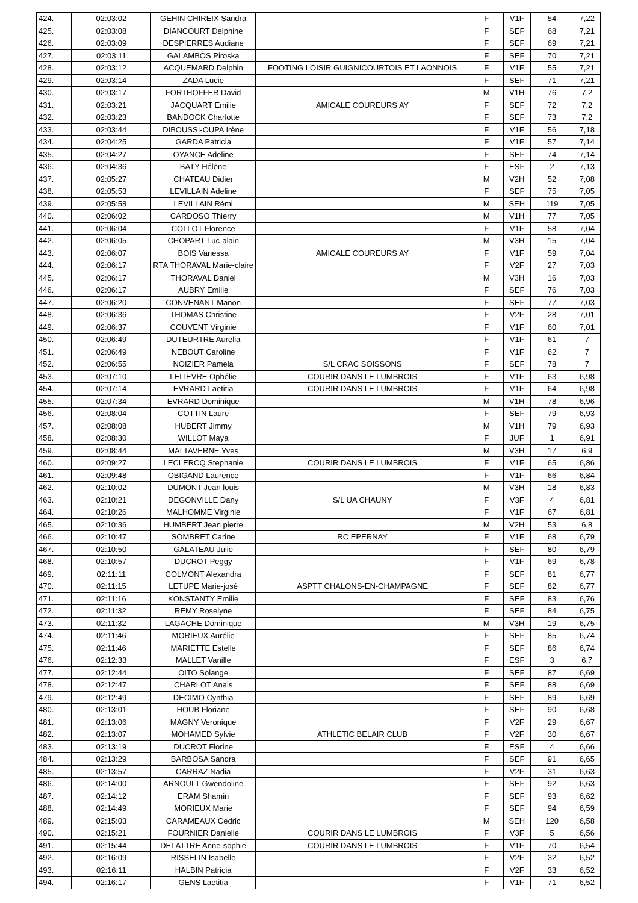| 424. | 02:03:02 | GEHIN CHIREIX Sandra | | F | V1F | 54 | 7,22 |
| 425. | 02:03:08 | DIANCOURT Delphine | | F | SEF | 68 | 7,21 |
| 426. | 02:03:09 | DESPIERRES Audiane | | F | SEF | 69 | 7,21 |
| 427. | 02:03:11 | GALAMBOS Piroska | | F | SEF | 70 | 7,21 |
| 428. | 02:03:12 | ACQUEMARD Delphin | FOOTING LOISIR GUIGNICOURTOIS ET LAONNOIS | F | V1F | 55 | 7,21 |
| 429. | 02:03:14 | ZADA Lucie | | F | SEF | 71 | 7,21 |
| 430. | 02:03:17 | FORTHOFFER David | | M | V1H | 76 | 7,2 |
| 431. | 02:03:21 | JACQUART Emilie | AMICALE COUREURS AY | F | SEF | 72 | 7,2 |
| 432. | 02:03:23 | BANDOCK Charlotte | | F | SEF | 73 | 7,2 |
| 433. | 02:03:44 | DIBOUSSI-OUPA Irène | | F | V1F | 56 | 7,18 |
| 434. | 02:04:25 | GARDA Patricia | | F | V1F | 57 | 7,14 |
| 435. | 02:04:27 | OYANCE Adeline | | F | SEF | 74 | 7,14 |
| 436. | 02:04:36 | BATY Hélène | | F | ESF | 2 | 7,13 |
| 437. | 02:05:27 | CHATEAU Didier | | M | V2H | 52 | 7,08 |
| 438. | 02:05:53 | LEVILLAIN Adeline | | F | SEF | 75 | 7,05 |
| 439. | 02:05:58 | LEVILLAIN Rémi | | M | SEH | 119 | 7,05 |
| 440. | 02:06:02 | CARDOSO Thierry | | M | V1H | 77 | 7,05 |
| 441. | 02:06:04 | COLLOT Florence | | F | V1F | 58 | 7,04 |
| 442. | 02:06:05 | CHOPART Luc-alain | | M | V3H | 15 | 7,04 |
| 443. | 02:06:07 | BOIS Vanessa | AMICALE COUREURS AY | F | V1F | 59 | 7,04 |
| 444. | 02:06:17 | RTA THORAVAL Marie-claire | | F | V2F | 27 | 7,03 |
| 445. | 02:06:17 | THORAVAL Daniel | | M | V3H | 16 | 7,03 |
| 446. | 02:06:17 | AUBRY Emilie | | F | SEF | 76 | 7,03 |
| 447. | 02:06:20 | CONVENANT Manon | | F | SEF | 77 | 7,03 |
| 448. | 02:06:36 | THOMAS Christine | | F | V2F | 28 | 7,01 |
| 449. | 02:06:37 | COUVENT Virginie | | F | V1F | 60 | 7,01 |
| 450. | 02:06:49 | DUTEURTRE Aurelia | | F | V1F | 61 | 7 |
| 451. | 02:06:49 | NEBOUT Caroline | | F | V1F | 62 | 7 |
| 452. | 02:06:55 | NOIZIER Pamela | S/L CRAC SOISSONS | F | SEF | 78 | 7 |
| 453. | 02:07:10 | LELIEVRE Ophélie | COURIR DANS LE LUMBROIS | F | V1F | 63 | 6,98 |
| 454. | 02:07:14 | EVRARD Laetitia | COURIR DANS LE LUMBROIS | F | V1F | 64 | 6,98 |
| 455. | 02:07:34 | EVRARD Dominique | | M | V1H | 78 | 6,96 |
| 456. | 02:08:04 | COTTIN Laure | | F | SEF | 79 | 6,93 |
| 457. | 02:08:08 | HUBERT Jimmy | | M | V1H | 79 | 6,93 |
| 458. | 02:08:30 | WILLOT Maya | | F | JUF | 1 | 6,91 |
| 459. | 02:08:44 | MALTAVERNE Yves | | M | V3H | 17 | 6,9 |
| 460. | 02:09:27 | LECLERCQ Stephanie | COURIR DANS LE LUMBROIS | F | V1F | 65 | 6,86 |
| 461. | 02:09:48 | OBIGAND Laurence | | F | V1F | 66 | 6,84 |
| 462. | 02:10:02 | DUMONT Jean louis | | M | V3H | 18 | 6,83 |
| 463. | 02:10:21 | DEGONVILLE Dany | S/L UA CHAUNY | F | V3F | 4 | 6,81 |
| 464. | 02:10:26 | MALHOMME Virginie | | F | V1F | 67 | 6,81 |
| 465. | 02:10:36 | HUMBERT Jean pierre | | M | V2H | 53 | 6,8 |
| 466. | 02:10:47 | SOMBRET Carine | RC EPERNAY | F | V1F | 68 | 6,79 |
| 467. | 02:10:50 | GALATEAU Julie | | F | SEF | 80 | 6,79 |
| 468. | 02:10:57 | DUCROT Peggy | | F | V1F | 69 | 6,78 |
| 469. | 02:11:11 | COLMONT Alexandra | | F | SEF | 81 | 6,77 |
| 470. | 02:11:15 | LETUPE Marie-josé | ASPTT CHALONS-EN-CHAMPAGNE | F | SEF | 82 | 6,77 |
| 471. | 02:11:16 | KONSTANTY Emilie | | F | SEF | 83 | 6,76 |
| 472. | 02:11:32 | REMY Roselyne | | F | SEF | 84 | 6,75 |
| 473. | 02:11:32 | LAGACHE Dominique | | M | V3H | 19 | 6,75 |
| 474. | 02:11:46 | MORIEUX Aurélie | | F | SEF | 85 | 6,74 |
| 475. | 02:11:46 | MARIETTE Estelle | | F | SEF | 86 | 6,74 |
| 476. | 02:12:33 | MALLET Vanille | | F | ESF | 3 | 6,7 |
| 477. | 02:12:44 | OITO Solange | | F | SEF | 87 | 6,69 |
| 478. | 02:12:47 | CHARLOT Anais | | F | SEF | 88 | 6,69 |
| 479. | 02:12:49 | DECIMO Cynthia | | F | SEF | 89 | 6,69 |
| 480. | 02:13:01 | HOUB Floriane | | F | SEF | 90 | 6,68 |
| 481. | 02:13:06 | MAGNY Veronique | | F | V2F | 29 | 6,67 |
| 482. | 02:13:07 | MOHAMED Sylvie | ATHLETIC BELAIR CLUB | F | V2F | 30 | 6,67 |
| 483. | 02:13:19 | DUCROT Florine | | F | ESF | 4 | 6,66 |
| 484. | 02:13:29 | BARBOSA Sandra | | F | SEF | 91 | 6,65 |
| 485. | 02:13:57 | CARRAZ Nadia | | F | V2F | 31 | 6,63 |
| 486. | 02:14:00 | ARNOULT Gwendoline | | F | SEF | 92 | 6,63 |
| 487. | 02:14:12 | ERAM Shamin | | F | SEF | 93 | 6,62 |
| 488. | 02:14:49 | MORIEUX Marie | | F | SEF | 94 | 6,59 |
| 489. | 02:15:03 | CARAMEAUX Cedric | | M | SEH | 120 | 6,58 |
| 490. | 02:15:21 | FOURNIER Danielle | COURIR DANS LE LUMBROIS | F | V3F | 5 | 6,56 |
| 491. | 02:15:44 | DELATTRE Anne-sophie | COURIR DANS LE LUMBROIS | F | V1F | 70 | 6,54 |
| 492. | 02:16:09 | RISSELIN Isabelle | | F | V2F | 32 | 6,52 |
| 493. | 02:16:11 | HALBIN Patricia | | F | V2F | 33 | 6,52 |
| 494. | 02:16:17 | GENS Laetitia | | F | V1F | 71 | 6,52 |